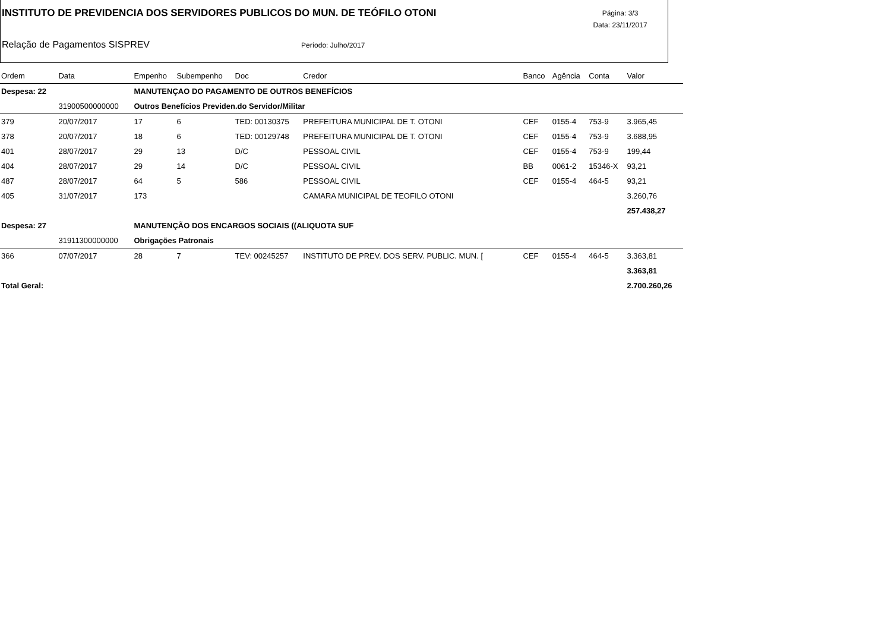INSTITUTO DE PREVIDENCIA DOS SERVIDORES PUBLICOS DO MUN. DE TEÓFILO OTONI
Página: 3/3
Data: 23/11/2017
Relação de Pagamentos SISPREV Período: Julho/2017
| Ordem | Data | Empenho | Subempenho | Doc | Credor | Banco | Agência | Conta | Valor |
| --- | --- | --- | --- | --- | --- | --- | --- | --- | --- |
| Despesa: 22 | | MANUTENÇAO DO PAGAMENTO DE OUTROS BENEFÍCIOS | | | | | | | |
| | 31900500000000 | Outros Benefícios Previden.do Servidor/Militar | | | | | | | |
| 379 | 20/07/2017 | 17 | 6 | TED: 00130375 | PREFEITURA MUNICIPAL DE T. OTONI | CEF | 0155-4 | 753-9 | 3.965,45 |
| 378 | 20/07/2017 | 18 | 6 | TED: 00129748 | PREFEITURA MUNICIPAL DE T. OTONI | CEF | 0155-4 | 753-9 | 3.688,95 |
| 401 | 28/07/2017 | 29 | 13 | D/C | PESSOAL CIVIL | CEF | 0155-4 | 753-9 | 199,44 |
| 404 | 28/07/2017 | 29 | 14 | D/C | PESSOAL CIVIL | BB | 0061-2 | 15346-X | 93,21 |
| 487 | 28/07/2017 | 64 | 5 | 586 | PESSOAL CIVIL | CEF | 0155-4 | 464-5 | 93,21 |
| 405 | 31/07/2017 | 173 | | | CAMARA MUNICIPAL DE TEOFILO OTONI | | | | 3.260,76 |
| | | | | | | | | | 257.438,27 |
| Despesa: 27 | | MANUTENÇÃO DOS ENCARGOS SOCIAIS ((ALIQUOTA SUF | | | | | | | |
| | 31911300000000 | Obrigações Patronais | | | | | | | |
| 366 | 07/07/2017 | 28 | 7 | TEV: 00245257 | INSTITUTO DE PREV. DOS SERV. PUBLIC. MUN. [ | CEF | 0155-4 | 464-5 | 3.363,81 |
| | | | | | | | | | 3.363,81 |
| Total Geral: | | | | | | | | | 2.700.260,26 |